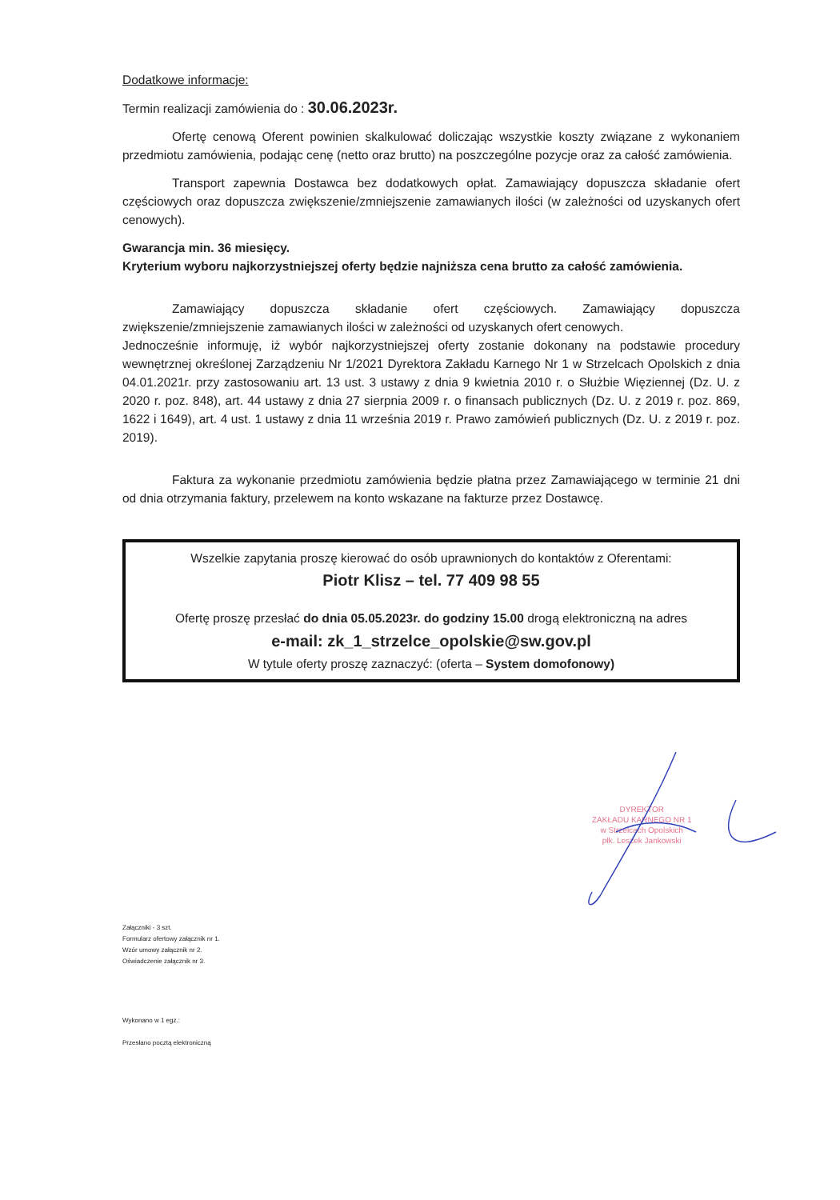Dodatkowe informacje:
Termin realizacji zamówienia do : 30.06.2023r.
Ofertę cenową Oferent powinien skalkulować doliczając wszystkie koszty związane z wykonaniem przedmiotu zamówienia, podając cenę (netto oraz brutto) na poszczególne pozycje oraz za całość zamówienia.
Transport zapewnia Dostawca bez dodatkowych opłat. Zamawiający dopuszcza składanie ofert częściowych oraz dopuszcza zwiększenie/zmniejszenie zamawianych ilości (w zależności od uzyskanych ofert cenowych).
Gwarancja min. 36 miesięcy.
Kryterium wyboru najkorzystniejszej oferty będzie najniższa cena brutto za całość zamówienia.
Zamawiający dopuszcza składanie ofert częściowych. Zamawiający dopuszcza zwiększenie/zmniejszenie zamawianych ilości w zależności od uzyskanych ofert cenowych.
Jednocześnie informuję, iż wybór najkorzystniejszej oferty zostanie dokonany na podstawie procedury wewnętrznej określonej Zarządzeniu Nr 1/2021 Dyrektora Zakładu Karnego Nr 1 w Strzelcach Opolskich z dnia 04.01.2021r. przy zastosowaniu art. 13 ust. 3 ustawy z dnia 9 kwietnia 2010 r. o Służbie Więziennej (Dz. U. z 2020 r. poz. 848), art. 44 ustawy z dnia 27 sierpnia 2009 r. o finansach publicznych (Dz. U. z 2019 r. poz. 869, 1622 i 1649), art. 4 ust. 1 ustawy z dnia 11 września 2019 r. Prawo zamówień publicznych (Dz. U. z 2019 r. poz. 2019).
Faktura za wykonanie przedmiotu zamówienia będzie płatna przez Zamawiającego w terminie 21 dni od dnia otrzymania faktury, przelewem na konto wskazane na fakturze przez Dostawcę.
Wszelkie zapytania proszę kierować do osób uprawnionych do kontaktów z Oferentami:
Piotr Klisz – tel. 77 409 98 55
Ofertę proszę przesłać do dnia 05.05.2023r. do godziny 15.00 drogą elektroniczną na adres
e-mail: zk_1_strzelce_opolskie@sw.gov.pl
W tytule oferty proszę zaznaczyć: (oferta – System domofonowy)
Załączniki - 3 szt.
Formularz ofertowy załącznik nr 1.
Wzór umowy załącznik nr 2.
Oświadczenie załącznik nr 3.
Wykonano w 1 egz.:
Przesłano pocztą elektroniczną
DYREKTOR
ZAKŁADU KARNEGO NR 1
w Strzelcach Opolskich
płk. Leszek Jankowski